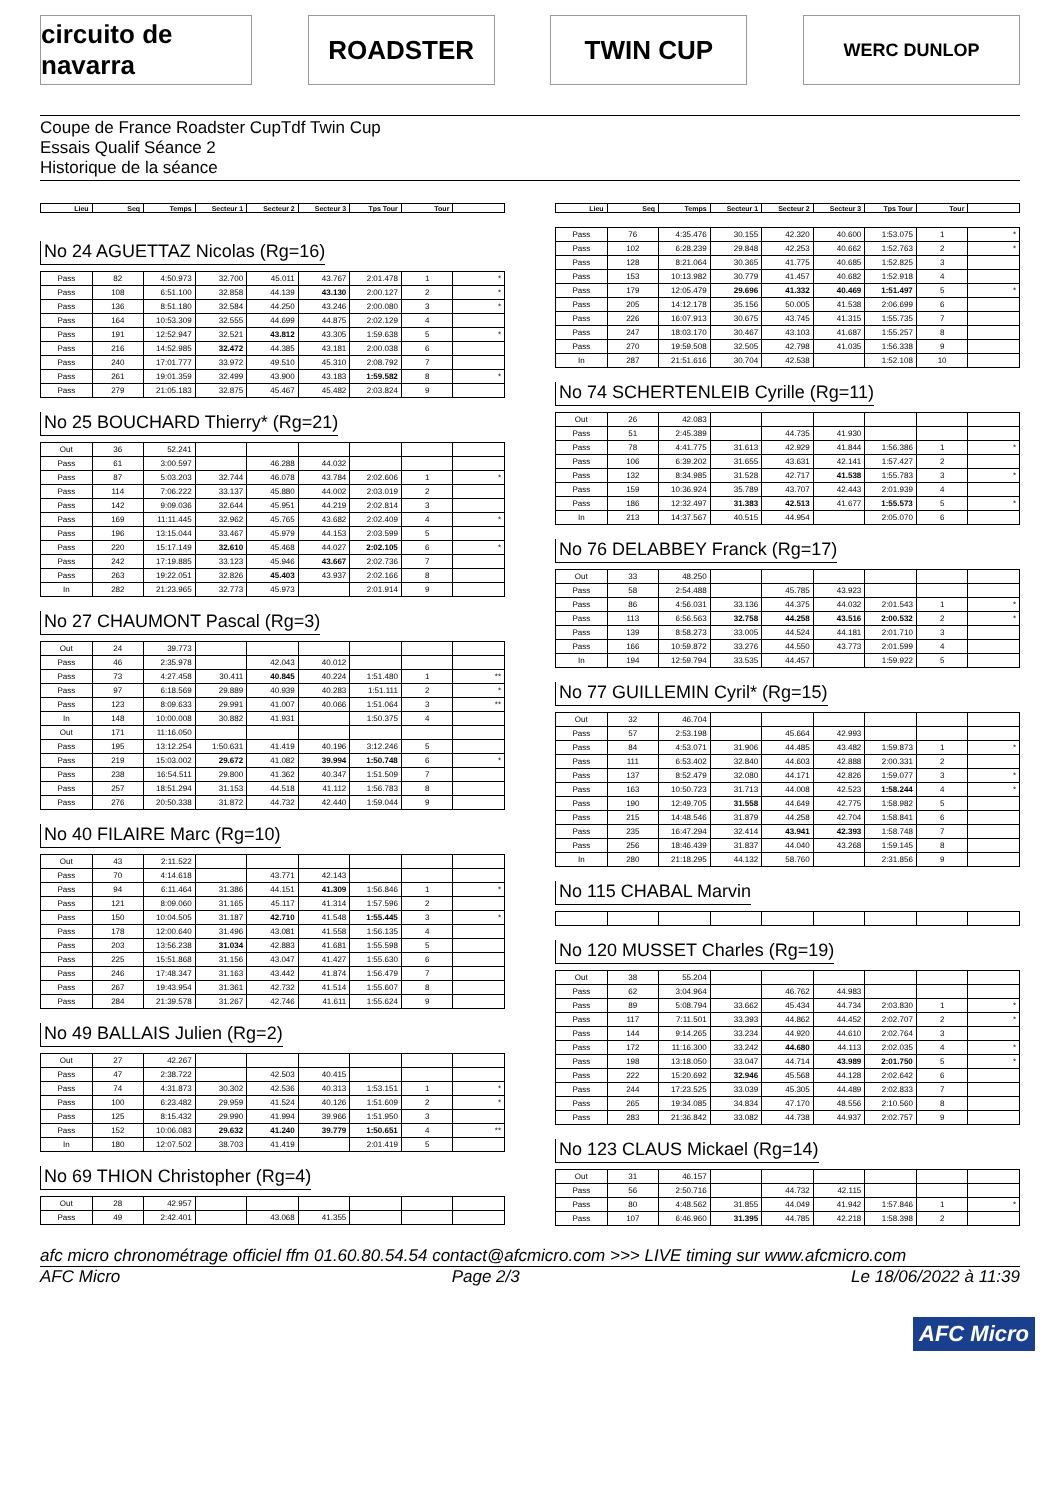circuito de navarra
ROADSTER TWIN CUP
WERC DUNLOP
Coupe de France Roadster CupTdf Twin Cup
Essais Qualif Séance 2
Historique de la séance
| Lieu | Seq | Temps | Secteur 1 | Secteur 2 | Secteur 3 | Tps Tour | Tour | |
| --- | --- | --- | --- | --- | --- | --- | --- | --- |
No 24 AGUETTAZ Nicolas (Rg=16)
| Pass | 82 | 4:50.973 | 32.700 | 45.011 | 43.767 | 2:01.478 | 1 | * |
| Pass | 108 | 6:51.100 | 32.858 | 44.139 | 43.130 | 2:00.127 | 2 | * |
| Pass | 136 | 8:51.180 | 32.584 | 44.250 | 43.246 | 2:00.080 | 3 | * |
| Pass | 164 | 10:53.309 | 32.555 | 44.699 | 44.875 | 2:02.129 | 4 | |
| Pass | 191 | 12:52.947 | 32.521 | 43.812 | 43.305 | 1:59.638 | 5 | * |
| Pass | 216 | 14:52.985 | 32.472 | 44.385 | 43.181 | 2:00.038 | 6 | |
| Pass | 240 | 17:01.777 | 33.972 | 49.510 | 45.310 | 2:08.792 | 7 | |
| Pass | 261 | 19:01.359 | 32.499 | 43.900 | 43.183 | 1:59.582 | 8 | * |
| Pass | 279 | 21:05.183 | 32.875 | 45.467 | 45.482 | 2:03.824 | 9 | |
No 25 BOUCHARD Thierry* (Rg=21)
| Out | 36 | 52.241 | | | | | | |
| Pass | 61 | 3:00.597 | | 46.288 | 44.032 | | | |
| Pass | 87 | 5:03.203 | 32.744 | 46.078 | 43.784 | 2:02.606 | 1 | * |
| Pass | 114 | 7:06.222 | 33.137 | 45.880 | 44.002 | 2:03.019 | 2 | |
| Pass | 142 | 9:09.036 | 32.644 | 45.951 | 44.219 | 2:02.814 | 3 | |
| Pass | 169 | 11:11.445 | 32.962 | 45.765 | 43.682 | 2:02.409 | 4 | * |
| Pass | 196 | 13:15.044 | 33.467 | 45.979 | 44.153 | 2:03.599 | 5 | |
| Pass | 220 | 15:17.149 | 32.610 | 45.468 | 44.027 | 2:02.105 | 6 | * |
| Pass | 242 | 17:19.885 | 33.123 | 45.946 | 43.667 | 2:02.736 | 7 | |
| Pass | 263 | 19:22.051 | 32.826 | 45.403 | 43.937 | 2:02.166 | 8 | |
| In | 282 | 21:23.965 | 32.773 | 45.973 | | 2:01.914 | 9 | |
No 27 CHAUMONT Pascal (Rg=3)
| Out | 24 | 39.773 | | | | | | |
| Pass | 46 | 2:35.978 | | 42.043 | 40.012 | | | |
| Pass | 73 | 4:27.458 | 30.411 | 40.845 | 40.224 | 1:51.480 | 1 | ** |
| Pass | 97 | 6:18.569 | 29.889 | 40.939 | 40.283 | 1:51.111 | 2 | * |
| Pass | 123 | 8:09.633 | 29.991 | 41.007 | 40.066 | 1:51.064 | 3 | ** |
| In | 148 | 10:00.008 | 30.882 | 41.931 | | 1:50.375 | 4 | |
| Out | 171 | 11:16.050 | | | | | | |
| Pass | 195 | 13:12.254 | 1:50.631 | 41.419 | 40.196 | 3:12.246 | 5 | |
| Pass | 219 | 15:03.002 | 29.672 | 41.082 | 39.994 | 1:50.748 | 6 | * |
| Pass | 238 | 16:54.511 | 29.800 | 41.362 | 40.347 | 1:51.509 | 7 | |
| Pass | 257 | 18:51.294 | 31.153 | 44.518 | 41.112 | 1:56.783 | 8 | |
| Pass | 276 | 20:50.338 | 31.872 | 44.732 | 42.440 | 1:59.044 | 9 | |
No 40 FILAIRE Marc (Rg=10)
| Out | 43 | 2:11.522 | | | | | | |
| Pass | 70 | 4:14.618 | | 43.771 | 42.143 | | | |
| Pass | 94 | 6:11.464 | 31.386 | 44.151 | 41.309 | 1:56.846 | 1 | * |
| Pass | 121 | 8:09.060 | 31.165 | 45.117 | 41.314 | 1:57.596 | 2 | |
| Pass | 150 | 10:04.505 | 31.187 | 42.710 | 41.548 | 1:55.445 | 3 | * |
| Pass | 178 | 12:00.640 | 31.496 | 43.081 | 41.558 | 1:56.135 | 4 | |
| Pass | 203 | 13:56.238 | 31.034 | 42.883 | 41.681 | 1:55.598 | 5 | |
| Pass | 225 | 15:51.868 | 31.156 | 43.047 | 41.427 | 1:55.630 | 6 | |
| Pass | 246 | 17:48.347 | 31.163 | 43.442 | 41.874 | 1:56.479 | 7 | |
| Pass | 267 | 19:43.954 | 31.361 | 42.732 | 41.514 | 1:55.607 | 8 | |
| Pass | 284 | 21:39.578 | 31.267 | 42.746 | 41.611 | 1:55.624 | 9 | |
No 49 BALLAIS Julien (Rg=2)
| Out | 27 | 42.267 | | | | | | |
| Pass | 47 | 2:38.722 | | 42.503 | 40.415 | | | |
| Pass | 74 | 4:31.873 | 30.302 | 42.536 | 40.313 | 1:53.151 | 1 | * |
| Pass | 100 | 6:23.482 | 29.959 | 41.524 | 40.126 | 1:51.609 | 2 | * |
| Pass | 125 | 8:15.432 | 29.990 | 41.994 | 39.966 | 1:51.950 | 3 | |
| Pass | 152 | 10:06.083 | 29.632 | 41.240 | 39.779 | 1:50.651 | 4 | ** |
| In | 180 | 12:07.502 | 38.703 | 41.419 | | 2:01.419 | 5 | |
No 69 THION Christopher (Rg=4)
| Out | 28 | 42.957 | | | | | | |
| Pass | 49 | 2:42.401 | | 43.068 | 41.355 | | | |
| Lieu | Seq | Temps | Secteur 1 | Secteur 2 | Secteur 3 | Tps Tour | Tour | |
| --- | --- | --- | --- | --- | --- | --- | --- | --- |
| Pass | 76 | 4:35.476 | 30.155 | 42.320 | 40.600 | 1:53.075 | 1 | * |
| Pass | 102 | 6:28.239 | 29.848 | 42.253 | 40.662 | 1:52.763 | 2 | * |
| Pass | 128 | 8:21.064 | 30.365 | 41.775 | 40.685 | 1:52.825 | 3 | |
| Pass | 153 | 10:13.982 | 30.779 | 41.457 | 40.682 | 1:52.918 | 4 | |
| Pass | 179 | 12:05.479 | 29.696 | 41.332 | 40.469 | 1:51.497 | 5 | * |
| Pass | 205 | 14:12.178 | 35.156 | 50.005 | 41.538 | 2:06.699 | 6 | |
| Pass | 226 | 16:07.913 | 30.675 | 43.745 | 41.315 | 1:55.735 | 7 | |
| Pass | 247 | 18:03.170 | 30.467 | 43.103 | 41.687 | 1:55.257 | 8 | |
| Pass | 270 | 19:59.508 | 32.505 | 42.798 | 41.035 | 1:56.338 | 9 | |
| In | 287 | 21:51.616 | 30.704 | 42.538 | | 1:52.108 | 10 | |
No 74 SCHERTENLEIB Cyrille (Rg=11)
| Out | 26 | 42.083 | | | | | | |
| Pass | 51 | 2:45.389 | | 44.735 | 41.930 | | | |
| Pass | 78 | 4:41.775 | 31.613 | 42.929 | 41.844 | 1:56.386 | 1 | * |
| Pass | 106 | 6:39.202 | 31.655 | 43.631 | 42.141 | 1:57.427 | 2 | |
| Pass | 132 | 8:34.985 | 31.528 | 42.717 | 41.538 | 1:55.783 | 3 | * |
| Pass | 159 | 10:36.924 | 35.789 | 43.707 | 42.443 | 2:01.939 | 4 | |
| Pass | 186 | 12:32.497 | 31.383 | 42.513 | 41.677 | 1:55.573 | 5 | * |
| In | 213 | 14:37.567 | 40.515 | 44.954 | | 2:05.070 | 6 | |
No 76 DELABBEY Franck (Rg=17)
| Out | 33 | 48.250 | | | | | | |
| Pass | 58 | 2:54.488 | | 45.785 | 43.923 | | | |
| Pass | 86 | 4:56.031 | 33.136 | 44.375 | 44.032 | 2:01.543 | 1 | * |
| Pass | 113 | 6:56.563 | 32.758 | 44.258 | 43.516 | 2:00.532 | 2 | * |
| Pass | 139 | 8:58.273 | 33.005 | 44.524 | 44.181 | 2:01.710 | 3 | |
| Pass | 166 | 10:59.872 | 33.276 | 44.550 | 43.773 | 2:01.599 | 4 | |
| In | 194 | 12:59.794 | 33.535 | 44.457 | | 1:59.922 | 5 | |
No 77 GUILLEMIN Cyril* (Rg=15)
| Out | 32 | 46.704 | | | | | | |
| Pass | 57 | 2:53.198 | | 45.664 | 42.993 | | | |
| Pass | 84 | 4:53.071 | 31.906 | 44.485 | 43.482 | 1:59.873 | 1 | * |
| Pass | 111 | 6:53.402 | 32.840 | 44.603 | 42.888 | 2:00.331 | 2 | |
| Pass | 137 | 8:52.479 | 32.080 | 44.171 | 42.826 | 1:59.077 | 3 | * |
| Pass | 163 | 10:50.723 | 31.713 | 44.008 | 42.523 | 1:58.244 | 4 | * |
| Pass | 190 | 12:49.705 | 31.558 | 44.649 | 42.775 | 1:58.982 | 5 | |
| Pass | 215 | 14:48.546 | 31.879 | 44.258 | 42.704 | 1:58.841 | 6 | |
| Pass | 235 | 16:47.294 | 32.414 | 43.941 | 42.393 | 1:58.748 | 7 | |
| Pass | 256 | 18:46.439 | 31.837 | 44.040 | 43.268 | 1:59.145 | 8 | |
| In | 280 | 21:18.295 | 44.132 | 58.760 | | 2:31.856 | 9 | |
No 115 CHABAL Marvin No 120 MUSSET Charles (Rg=19)
| Out | 38 | 55.204 | | | | | | |
| Pass | 62 | 3:04.964 | | 46.762 | 44.983 | | | |
| Pass | 89 | 5:08.794 | 33.662 | 45.434 | 44.734 | 2:03.830 | 1 | * |
| Pass | 117 | 7:11.501 | 33.393 | 44.862 | 44.452 | 2:02.707 | 2 | * |
| Pass | 144 | 9:14.265 | 33.234 | 44.920 | 44.610 | 2:02.764 | 3 | |
| Pass | 172 | 11:16.300 | 33.242 | 44.680 | 44.113 | 2:02.035 | 4 | * |
| Pass | 198 | 13:18.050 | 33.047 | 44.714 | 43.989 | 2:01.750 | 5 | * |
| Pass | 222 | 15:20.692 | 32.946 | 45.568 | 44.128 | 2:02.642 | 6 | |
| Pass | 244 | 17:23.525 | 33.039 | 45.305 | 44.489 | 2:02.833 | 7 | |
| Pass | 265 | 19:34.085 | 34.834 | 47.170 | 48.556 | 2:10.560 | 8 | |
| Pass | 283 | 21:36.842 | 33.082 | 44.738 | 44.937 | 2:02.757 | 9 | |
No 123 CLAUS Mickael (Rg=14)
| Out | 31 | 46.157 | | | | | | |
| Pass | 56 | 2:50.716 | | 44.732 | 42.115 | | | |
| Pass | 80 | 4:48.562 | 31.855 | 44.049 | 41.942 | 1:57.846 | 1 | * |
| Pass | 107 | 6:46.960 | 31.395 | 44.785 | 42.218 | 1:58.398 | 2 | |
afc micro chronométrage officiel ffm 01.60.80.54.54 contact@afcmicro.com >>> LIVE timing sur www.afcmicro.com
AFC Micro Page 2/3 Le 18/06/2022 à 11:39
AFC Micro